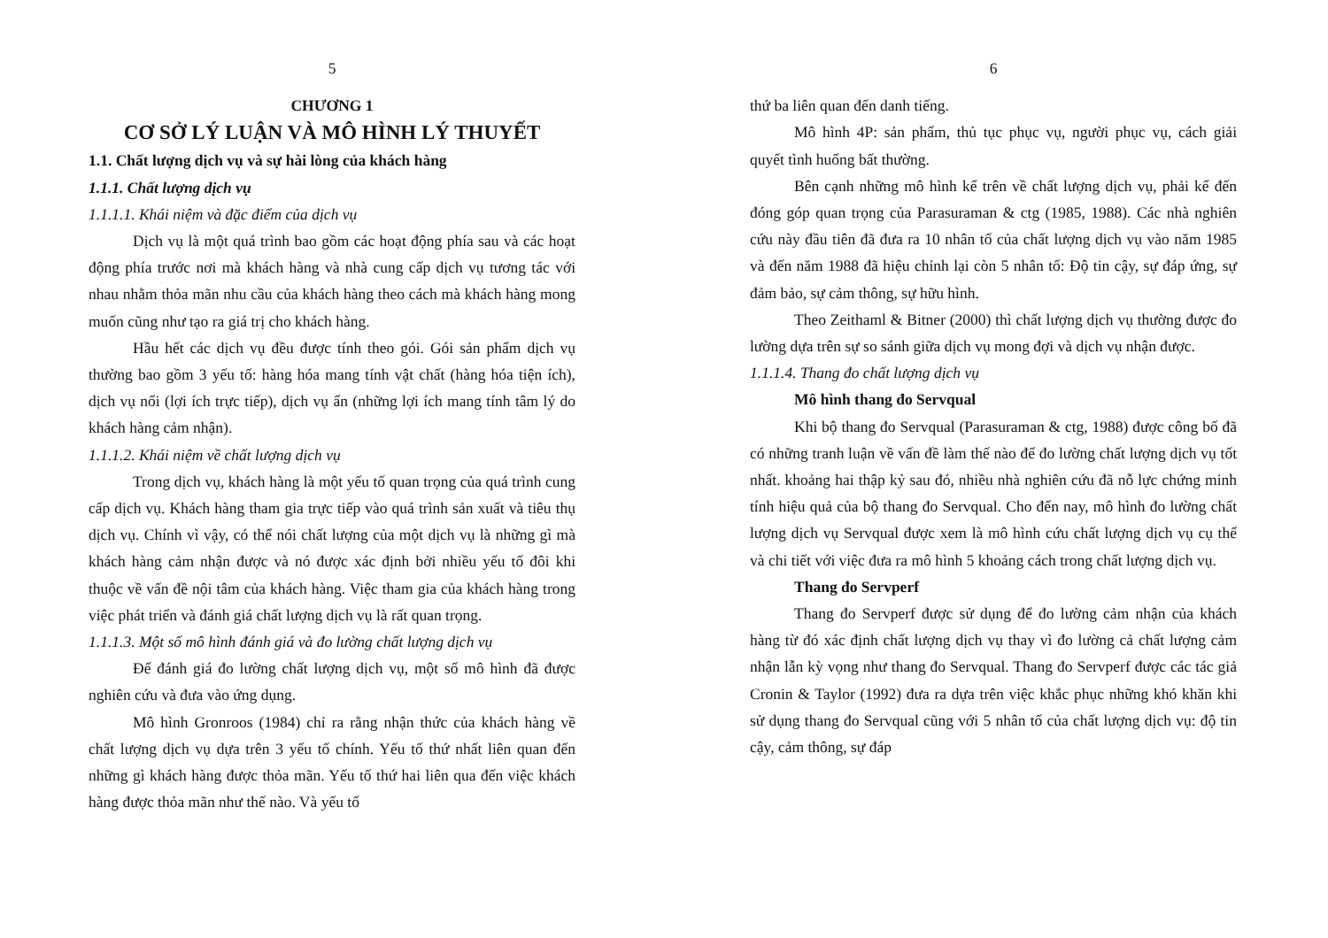5
CHƯƠNG 1
CƠ SỞ LÝ LUẬN VÀ MÔ HÌNH LÝ THUYẾT
1.1. Chất lượng dịch vụ và sự hài lòng của khách hàng
1.1.1. Chất lượng dịch vụ
1.1.1.1. Khái niệm và đặc điểm của dịch vụ
Dịch vụ là một quá trình bao gồm các hoạt động phía sau và các hoạt động phía trước nơi mà khách hàng và nhà cung cấp dịch vụ tương tác với nhau nhằm thỏa mãn nhu cầu của khách hàng theo cách mà khách hàng mong muốn cũng như tạo ra giá trị cho khách hàng.
Hầu hết các dịch vụ đều được tính theo gói. Gói sản phẩm dịch vụ thường bao gồm 3 yếu tố: hàng hóa mang tính vật chất (hàng hóa tiện ích), dịch vụ nổi (lợi ích trực tiếp), dịch vụ ẩn (những lợi ích mang tính tâm lý do khách hàng cảm nhận).
1.1.1.2. Khái niệm về chất lượng dịch vụ
Trong dịch vụ, khách hàng là một yếu tố quan trọng của quá trình cung cấp dịch vụ. Khách hàng tham gia trực tiếp vào quá trình sản xuất và tiêu thụ dịch vụ. Chính vì vậy, có thể nói chất lượng của một dịch vụ là những gì mà khách hàng cảm nhận được và nó được xác định bởi nhiều yếu tố đôi khi thuộc về vấn đề nội tâm của khách hàng. Việc tham gia của khách hàng trong việc phát triển và đánh giá chất lượng dịch vụ là rất quan trọng.
1.1.1.3. Một số mô hình đánh giá và đo lường chất lượng dịch vụ
Để đánh giá đo lường chất lượng dịch vụ, một số mô hình đã được nghiên cứu và đưa vào ứng dụng.
Mô hình Gronroos (1984) chỉ ra rằng nhận thức của khách hàng về chất lượng dịch vụ dựa trên 3 yếu tố chính. Yếu tố thứ nhất liên quan đến những gì khách hàng được thỏa mãn. Yếu tố thứ hai liên qua đến việc khách hàng được thỏa mãn như thế nào. Và yếu tố
6
thứ ba liên quan đến danh tiếng.
Mô hình 4P: sản phẩm, thủ tục phục vụ, người phục vụ, cách giải quyết tình huống bất thường.
Bên cạnh những mô hình kể trên về chất lượng dịch vụ, phải kể đến đóng góp quan trọng của Parasuraman & ctg (1985, 1988). Các nhà nghiên cứu này đầu tiên đã đưa ra 10 nhân tố của chất lượng dịch vụ vào năm 1985 và đến năm 1988 đã hiệu chỉnh lại còn 5 nhân tố: Độ tin cậy, sự đáp ứng, sự đảm bảo, sự cảm thông, sự hữu hình.
Theo Zeithaml & Bitner (2000) thì chất lượng dịch vụ thường được đo lường dựa trên sự so sánh giữa dịch vụ mong đợi và dịch vụ nhận được.
1.1.1.4. Thang đo chất lượng dịch vụ
Mô hình thang đo Servqual
Khi bộ thang đo Servqual (Parasuraman & ctg, 1988) được công bố đã có những tranh luận về vấn đề làm thế nào để đo lường chất lượng dịch vụ tốt nhất. khoảng hai thập kỷ sau đó, nhiều nhà nghiên cứu đã nỗ lực chứng minh tính hiệu quả của bộ thang đo Servqual. Cho đến nay, mô hình đo lường chất lượng dịch vụ Servqual được xem là mô hình cứu chất lượng dịch vụ cụ thể và chi tiết với việc đưa ra mô hình 5 khoảng cách trong chất lượng dịch vụ.
Thang đo Servperf
Thang đo Servperf được sử dụng để đo lường cảm nhận của khách hàng từ đó xác định chất lượng dịch vụ thay vì đo lường cả chất lượng cảm nhận lẫn kỳ vọng như thang đo Servqual. Thang đo Servperf được các tác giả Cronin & Taylor (1992) đưa ra dựa trên việc khắc phục những khó khăn khi sử dụng thang đo Servqual cũng với 5 nhân tố của chất lượng dịch vụ: độ tin cậy, cảm thông, sự đáp